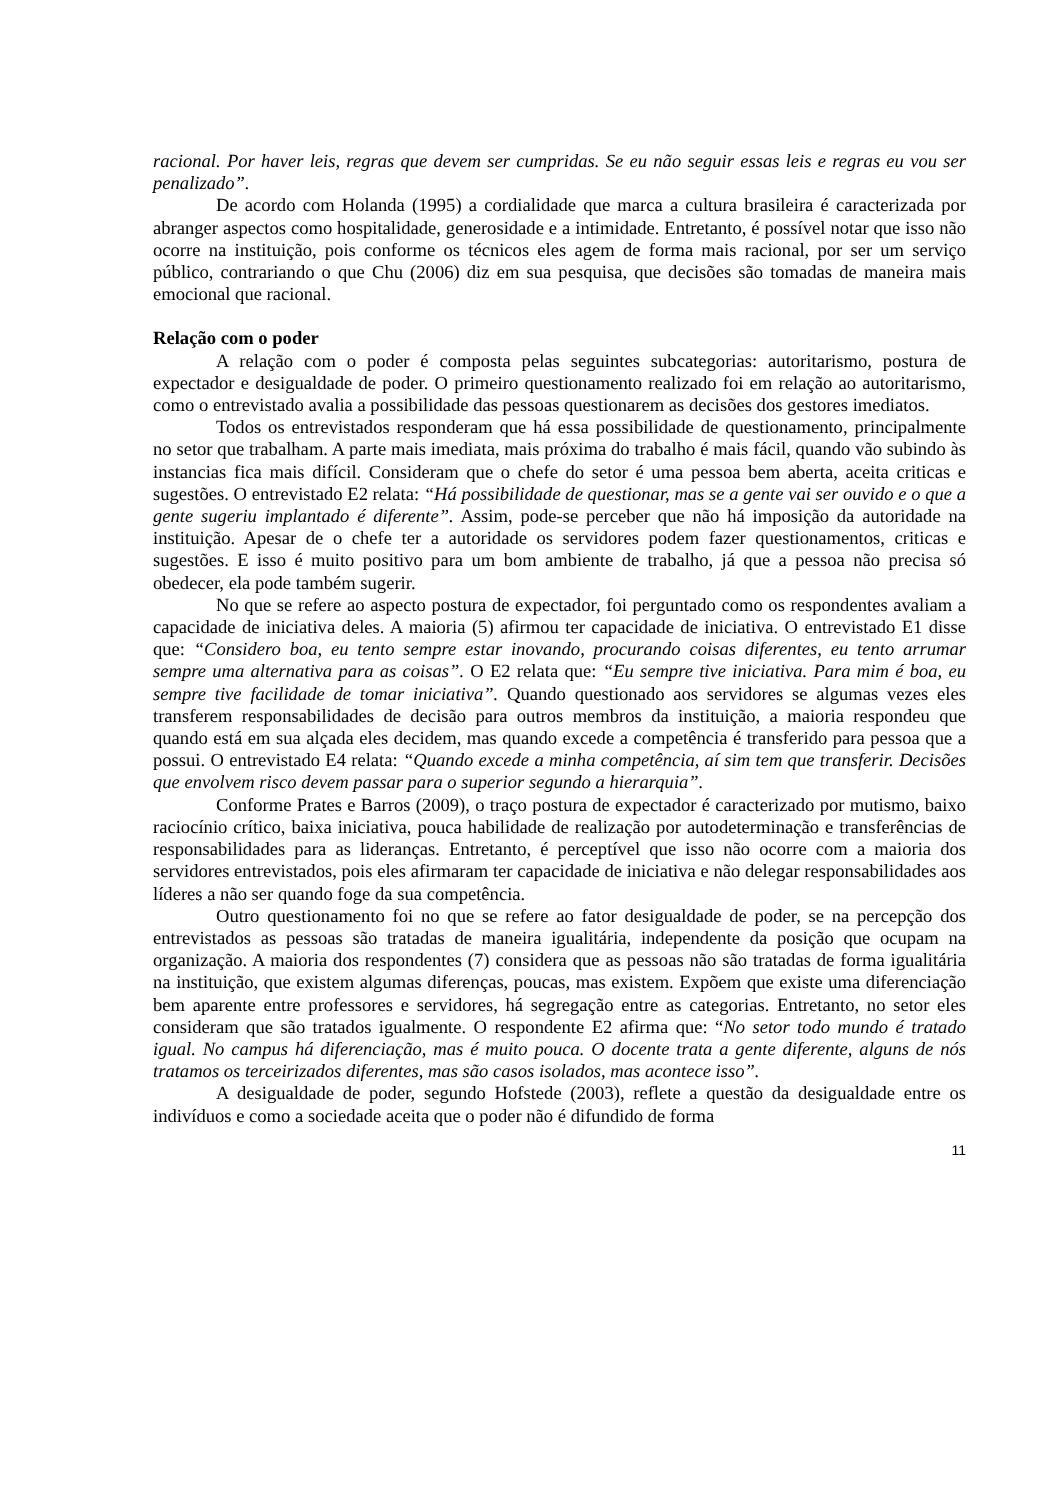racional. Por haver leis, regras que devem ser cumpridas. Se eu não seguir essas leis e regras eu vou ser penalizado”.
De acordo com Holanda (1995) a cordialidade que marca a cultura brasileira é caracterizada por abranger aspectos como hospitalidade, generosidade e a intimidade. Entretanto, é possível notar que isso não ocorre na instituição, pois conforme os técnicos eles agem de forma mais racional, por ser um serviço público, contrariando o que Chu (2006) diz em sua pesquisa, que decisões são tomadas de maneira mais emocional que racional.
Relação com o poder
A relação com o poder é composta pelas seguintes subcategorias: autoritarismo, postura de expectador e desigualdade de poder. O primeiro questionamento realizado foi em relação ao autoritarismo, como o entrevistado avalia a possibilidade das pessoas questionarem as decisões dos gestores imediatos.
Todos os entrevistados responderam que há essa possibilidade de questionamento, principalmente no setor que trabalham. A parte mais imediata, mais próxima do trabalho é mais fácil, quando vão subindo às instancias fica mais difícil. Consideram que o chefe do setor é uma pessoa bem aberta, aceita criticas e sugestões. O entrevistado E2 relata: “Há possibilidade de questionar, mas se a gente vai ser ouvido e o que a gente sugeriu implantado é diferente”. Assim, pode-se perceber que não há imposição da autoridade na instituição. Apesar de o chefe ter a autoridade os servidores podem fazer questionamentos, criticas e sugestões. E isso é muito positivo para um bom ambiente de trabalho, já que a pessoa não precisa só obedecer, ela pode também sugerir.
No que se refere ao aspecto postura de expectador, foi perguntado como os respondentes avaliam a capacidade de iniciativa deles. A maioria (5) afirmou ter capacidade de iniciativa. O entrevistado E1 disse que: “Considero boa, eu tento sempre estar inovando, procurando coisas diferentes, eu tento arrumar sempre uma alternativa para as coisas”. O E2 relata que: “Eu sempre tive iniciativa. Para mim é boa, eu sempre tive facilidade de tomar iniciativa”. Quando questionado aos servidores se algumas vezes eles transferem responsabilidades de decisão para outros membros da instituição, a maioria respondeu que quando está em sua alçada eles decidem, mas quando excede a competência é transferido para pessoa que a possui. O entrevistado E4 relata: “Quando excede a minha competência, aí sim tem que transferir. Decisões que envolvem risco devem passar para o superior segundo a hierarquia”.
Conforme Prates e Barros (2009), o traço postura de expectador é caracterizado por mutismo, baixo raciocínio crítico, baixa iniciativa, pouca habilidade de realização por autodeterminação e transferências de responsabilidades para as lideranças. Entretanto, é perceptível que isso não ocorre com a maioria dos servidores entrevistados, pois eles afirmaram ter capacidade de iniciativa e não delegar responsabilidades aos líderes a não ser quando foge da sua competência.
Outro questionamento foi no que se refere ao fator desigualdade de poder, se na percepção dos entrevistados as pessoas são tratadas de maneira igualitária, independente da posição que ocupam na organização. A maioria dos respondentes (7) considera que as pessoas não são tratadas de forma igualitária na instituição, que existem algumas diferenças, poucas, mas existem. Expõem que existe uma diferenciação bem aparente entre professores e servidores, há segregação entre as categorias. Entretanto, no setor eles consideram que são tratados igualmente. O respondente E2 afirma que: “No setor todo mundo é tratado igual. No campus há diferenciação, mas é muito pouca. O docente trata a gente diferente, alguns de nós tratamos os terceirizados diferentes, mas são casos isolados, mas acontece isso”.
A desigualdade de poder, segundo Hofstede (2003), reflete a questão da desigualdade entre os indivíduos e como a sociedade aceita que o poder não é difundido de forma
11